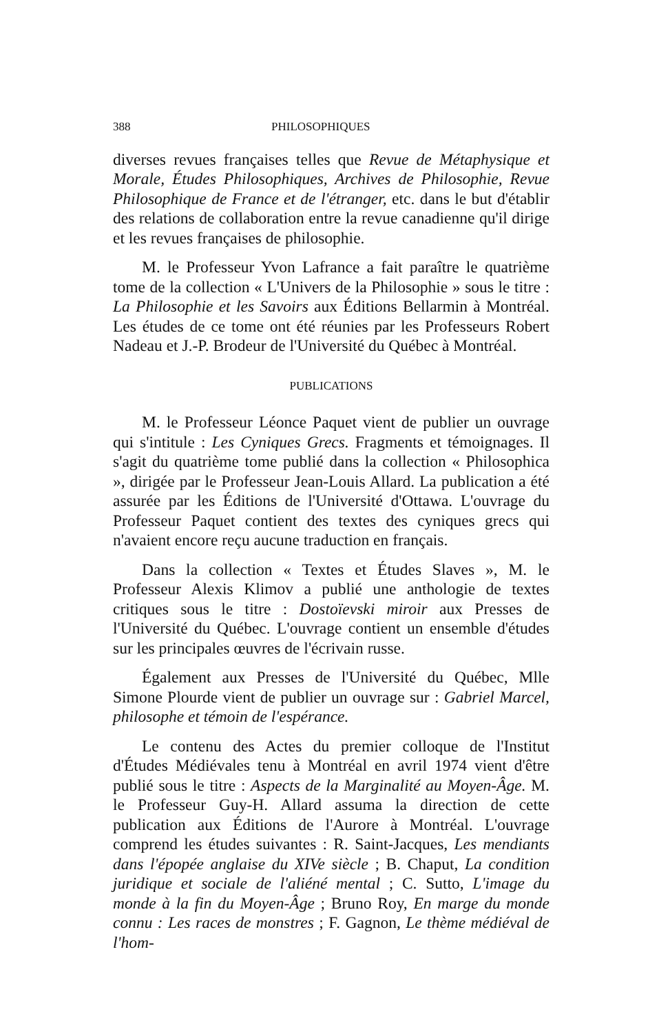388 PHILOSOPHIQUES
diverses revues françaises telles que Revue de Métaphysique et Morale, Études Philosophiques, Archives de Philosophie, Revue Philosophique de France et de l'étranger, etc. dans le but d'établir des relations de collaboration entre la revue canadienne qu'il dirige et les revues françaises de philosophie.
M. le Professeur Yvon Lafrance a fait paraître le quatrième tome de la collection « L'Univers de la Philosophie » sous le titre : La Philosophie et les Savoirs aux Éditions Bellarmin à Montréal. Les études de ce tome ont été réunies par les Professeurs Robert Nadeau et J.-P. Brodeur de l'Université du Québec à Montréal.
PUBLICATIONS
M. le Professeur Léonce Paquet vient de publier un ouvrage qui s'intitule : Les Cyniques Grecs. Fragments et témoignages. Il s'agit du quatrième tome publié dans la collection « Philosophica », dirigée par le Professeur Jean-Louis Allard. La publication a été assurée par les Éditions de l'Université d'Ottawa. L'ouvrage du Professeur Paquet contient des textes des cyniques grecs qui n'avaient encore reçu aucune traduction en français.
Dans la collection « Textes et Études Slaves », M. le Professeur Alexis Klimov a publié une anthologie de textes critiques sous le titre : Dostoïevski miroir aux Presses de l'Université du Québec. L'ouvrage contient un ensemble d'études sur les principales œuvres de l'écrivain russe.
Également aux Presses de l'Université du Québec, Mlle Simone Plourde vient de publier un ouvrage sur : Gabriel Marcel, philosophe et témoin de l'espérance.
Le contenu des Actes du premier colloque de l'Institut d'Études Médiévales tenu à Montréal en avril 1974 vient d'être publié sous le titre : Aspects de la Marginalité au Moyen-Âge. M. le Professeur Guy-H. Allard assuma la direction de cette publication aux Éditions de l'Aurore à Montréal. L'ouvrage comprend les études suivantes : R. Saint-Jacques, Les mendiants dans l'épopée anglaise du XIVe siècle ; B. Chaput, La condition juridique et sociale de l'aliéné mental ; C. Sutto, L'image du monde à la fin du Moyen-Âge ; Bruno Roy, En marge du monde connu : Les races de monstres ; F. Gagnon, Le thème médiéval de l'hom-